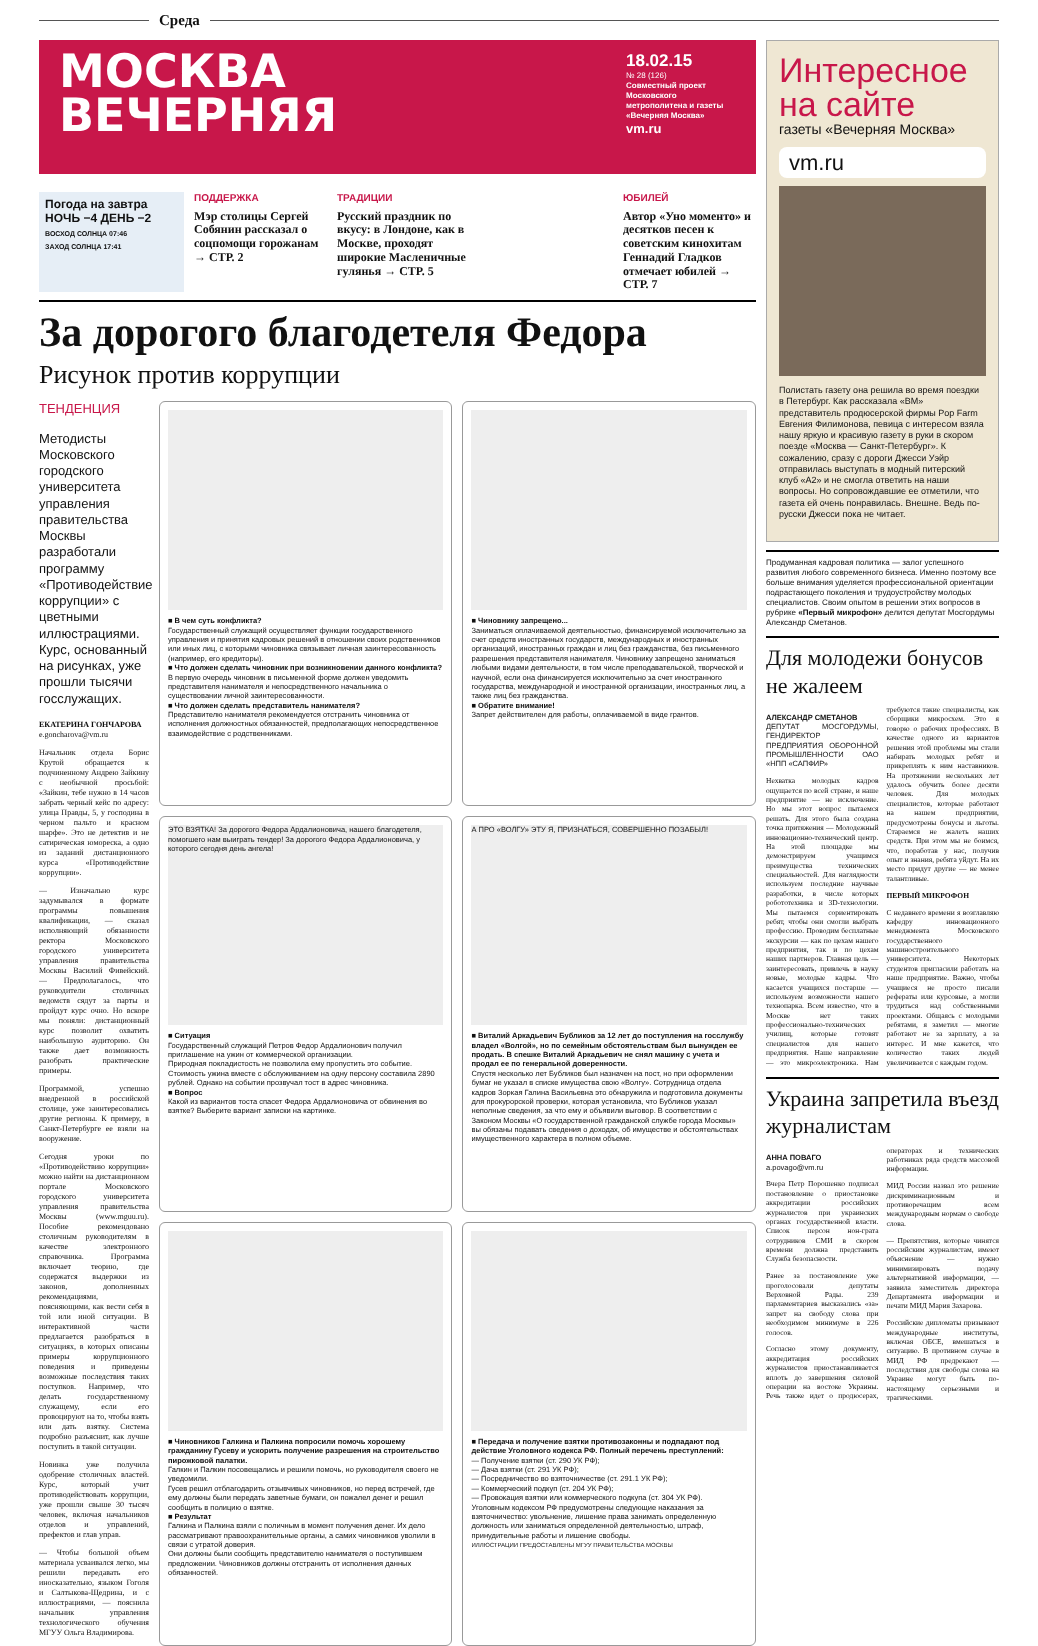Среда
МОСКВА
ВЕЧЕРНЯЯ
18.02.15
№ 28 (126)
Совместный проект Московского метрополитена и газеты «Вечерняя Москва»
vm.ru
Погода на завтра
НОЧЬ −4 ДЕНЬ −2
ВОСХОД СОЛНЦА 07:46
ЗАХОД СОЛНЦА 17:41
ПОДДЕРЖКА
Мэр столицы Сергей Собянин рассказал о соцпомощи горожанам → СТР. 2
ТРАДИЦИИ
Русский праздник по вкусу: в Лондоне, как в Москве, проходят широкие Масленичные гулянья → СТР. 5
ЮБИЛЕЙ
Автор «Уно моменто» и десятков песен к советским кинохитам Геннадий Гладков отмечает юбилей → СТР. 7
За дорогого благодетеля Федора
Рисунок против коррупции
ТЕНДЕНЦИЯ
Методисты Московского городского университета управления правительства Москвы разработали программу «Противодействие коррупции» с цветными иллюстрациями. Курс, основанный на рисунках, уже прошли тысячи госслужащих.
ЕКАТЕРИНА ГОНЧАРОВА
e.goncharova@vm.ru
Начальник отдела Борис Крутой обращается к подчиненному Андрею Зайкину с необычной просьбой: «Зайкин, тебе нужно в 14 часов забрать черный кейс по адресу: улица Правды, 5, у господина в черном пальто и красном шарфе». Это не детектив и не сатирическая юмореска, а одно из заданий дистанционного курса «Противодействие коррупции».
— Изначально курс задумывался в формате программы повышения квалификации, — сказал исполняющий обязанности ректора Московского городского университета управления правительства Москвы Василий Фивейский. — Предполагалось, что руководители столичных ведомств сядут за парты и пройдут курс очно. Но вскоре мы поняли: дистанционный курс позволит охватить наибольшую аудиторию. Он также дает возможность разобрать практические примеры.
Программой, успешно внедренной в российской столице, уже заинтересовались другие регионы. К примеру, в Санкт-Петербурге ее взяли на вооружение.
Сегодня уроки по «Противодействию коррупции» можно найти на дистанционном портале Московского городского университета управления правительства Москвы (www.mguu.ru). Пособие рекомендовано столичным руководителям в качестве электронного справочника. Программа включает теорию, где содержатся выдержки из законов, дополненных рекомендациями, поясняющими, как вести себя в той или иной ситуации. В интерактивной части предлагается разобраться в ситуациях, в которых описаны примеры коррупционного поведения и приведены возможные последствия таких поступков. Например, что делать государственному служащему, если его провоцируют на то, чтобы взять или дать взятку. Система подробно разъяснит, как лучше поступить в такой ситуации.
Новинка уже получила одобрение столичных властей. Курс, который учит противодействовать коррупции, уже прошли свыше 30 тысяч человек, включая начальников отделов и управлений, префектов и глав управ.
— Чтобы большой объем материала усваивался легко, мы решили передавать его иносказательно, языком Гоголя и Салтыкова-Щедрина, и с иллюстрациями, — пояснила начальник управления технологического обучения МГУУ Ольга Владимирова.
■ В чем суть конфликта?
Государственный служащий осуществляет функции государственного управления и принятия кадровых решений в отношении своих родственников или иных лиц, с которыми чиновника связывает личная заинтересованность (например, его кредиторы).
■ Что должен сделать чиновник при возникновении данного конфликта?
В первую очередь чиновник в письменной форме должен уведомить представителя нанимателя и непосредственного начальника о существовании личной заинтересованности.
■ Что должен сделать представитель нанимателя?
Представителю нанимателя рекомендуется отстранить чиновника от исполнения должностных обязанностей, предполагающих непосредственное взаимодействие с родственниками.
■ Чиновнику запрещено...
Заниматься оплачиваемой деятельностью, финансируемой исключительно за счет средств иностранных государств, международных и иностранных организаций, иностранных граждан и лиц без гражданства, без письменного разрешения представителя нанимателя. Чиновнику запрещено заниматься любыми видами деятельности, в том числе преподавательской, творческой и научной, если она финансируется исключительно за счет иностранного государства, международной и иностранной организации, иностранных лиц, а также лиц без гражданства.
■ Обратите внимание!
Запрет действителен для работы, оплачиваемой в виде грантов.
ЭТО ВЗЯТКА! За дорогого Федора Ардалионовича, нашего благодетеля, помогшего нам выиграть тендер! За дорогого Федора Ардалионовича, у которого сегодня день ангела!
■ Ситуация
Государственный служащий Петров Федор Ардалионович получил приглашение на ужин от коммерческой организации.
Природная покладистость не позволила ему пропустить это событие. Стоимость ужина вместе с обслуживанием на одну персону составила 2890 рублей. Однако на событии прозвучал тост в адрес чиновника.
■ Вопрос
Какой из вариантов тоста спасет Федора Ардалионовича от обвинения во взятке? Выберите вариант записки на картинке.
А ПРО «ВОЛГУ» ЭТУ Я, ПРИЗНАТЬСЯ, СОВЕРШЕННО ПОЗАБЫЛ!
■ Виталий Аркадьевич Бубликов за 12 лет до поступления на госслужбу владел «Волгой», но по семейным обстоятельствам был вынужден ее продать. В спешке Виталий Аркадьевич не снял машину с учета и продал ее по генеральной доверенности.
Спустя несколько лет Бубликов был назначен на пост, но при оформлении бумаг не указал в списке имущества свою «Волгу». Сотрудница отдела кадров Зоркая Галина Васильевна это обнаружила и подготовила документы для прокурорской проверки, которая установила, что Бубликов указал неполные сведения, за что ему и объявили выговор. В соответствии с Законом Москвы «О государственной гражданской службе города Москвы» вы обязаны подавать сведения о доходах, об имуществе и обстоятельствах имущественного характера в полном объеме.
■ Чиновников Галкина и Палкина попросили помочь хорошему гражданину Гусеву и ускорить получение разрешения на строительство пирожковой палатки.
Галкин и Палкин посовещались и решили помочь, но руководителя своего не уведомили.
Гусев решил отблагодарить отзывчивых чиновников, но перед встречей, где ему должны были передать заветные бумаги, он пожалел денег и решил сообщить в полицию о взятке.
■ Результат
Галкина и Палкина взяли с поличным в момент получения денег. Их дело рассматривают правоохранительные органы, а самих чиновников уволили в связи с утратой доверия.
Они должны были сообщить представителю нанимателя о поступившем предложении. Чиновников должны отстранить от исполнения данных обязанностей.
■ Передача и получение взятки противозаконны и подпадают под действие Уголовного кодекса РФ. Полный перечень преступлений:
— Получение взятки (ст. 290 УК РФ);
— Дача взятки (ст. 291 УК РФ);
— Посредничество во взяточничестве (ст. 291.1 УК РФ);
— Коммерческий подкуп (ст. 204 УК РФ);
— Провокация взятки или коммерческого подкупа (ст. 304 УК РФ).
Уголовным кодексом РФ предусмотрены следующие наказания за взяточничество: увольнение, лишение права занимать определенную должность или заниматься определенной деятельностью, штраф, принудительные работы и лишение свободы.
ИЛЛЮСТРАЦИИ ПРЕДОСТАВЛЕНЫ МГУУ ПРАВИТЕЛЬСТВА МОСКВЫ
Интересное на сайте
газеты «Вечерняя Москва»
vm.ru
Полистать газету она решила во время поездки в Петербург. Как рассказала «ВМ» представитель продюсерской фирмы Pop Farm Евгения Филимонова, певица с интересом взяла нашу яркую и красивую газету в руки в скором поезде «Москва — Санкт-Петербург». К сожалению, сразу с дороги Джесси Уэйр отправилась выступать в модный питерский клуб «А2» и не смогла ответить на наши вопросы. Но сопровождавшие ее отметили, что газета ей очень понравилась. Внешне. Ведь по-русски Джесси пока не читает.
Продуманная кадровая политика — залог успешного развития любого современного бизнеса. Именно поэтому все больше внимания уделяется профессиональной ориентации подрастающего поколения и трудоустройству молодых специалистов. Своим опытом в решении этих вопросов в рубрике «Первый микрофон» делится депутат Мосгордумы Александр Сметанов.
Для молодежи бонусов не жалеем
АЛЕКСАНДР СМЕТАНОВ
ДЕПУТАТ МОСГОРДУМЫ, ГЕНДИРЕКТОР ПРЕДПРИЯТИЯ ОБОРОННОЙ ПРОМЫШЛЕННОСТИ ОАО «НПП «САПФИР»
Нехватка молодых кадров ощущается по всей стране, и наше предприятие — не исключение. Но мы этот вопрос пытаемся решать. Для этого была создана точка притяжения — Молодежный инновационно-технический центр. На этой площадке мы демонстрируем учащимся преимущества технических специальностей. Для наглядности используем последние научные разработки, в числе которых робототехника и 3D-технологии. Мы пытаемся сориентировать ребят, чтобы они смогли выбрать профессию. Проводим бесплатные экскурсии — как по цехам нашего предприятия, так и по цехам наших партнеров. Главная цель — заинтересовать, привлечь в науку новые, молодые кадры. Что касается учащихся постарше — используем возможности нашего технопарка. Всем известно, что в Москве нет таких профессионально-технических училищ, которые готовят специалистов для нашего предприятия. Наше направление — это микроэлектроника. Нам требуются такие специалисты, как сборщики микросхем. Это я говорю о рабочих профессиях. В качестве одного из вариантов решения этой проблемы мы стали набирать молодых ребят и прикреплять к ним наставников. На протяжении нескольких лет удалось обучить более десяти человек. Для молодых специалистов, которые работают на нашем предприятии, предусмотрены бонусы и льготы. Стараемся не жалеть наших средств. При этом мы не боимся, что, поработав у нас, получив опыт и знания, ребята уйдут. На их место придут другие — не менее талантливые.
ПЕРВЫЙ МИКРОФОН
С недавнего времени я возглавляю кафедру инновационного менеджмента Московского государственного машиностроительного университета. Некоторых студентов пригласили работать на наше предприятие. Важно, чтобы учащиеся не просто писали рефераты или курсовые, а могли трудиться над собственными проектами. Общаясь с молодыми ребятами, я заметил — многие работают не за зарплату, а за интерес. И мне кажется, что количество таких людей увеличивается с каждым годом.
Украина запретила въезд журналистам
АННА ПОВАГО
a.povago@vm.ru
Вчера Петр Порошенко подписал постановление о приостановке аккредитации российских журналистов при украинских органах государственной власти. Список персон нон-грата сотрудников СМИ в скором времени должна представить Служба безопасности.
Ранее за постановление уже проголосовали депутаты Верховной Рады. 239 парламентариев высказались «за» запрет на свободу слова при необходимом минимуме в 226 голосов.
Согласно этому документу, аккредитация российских журналистов приостанавливается вплоть до завершения силовой операции на востоке Украины. Речь также идет о продюсерах, операторах и технических работниках ряда средств массовой информации.
МИД России назвал это решение дискриминационным и противоречащим всем международным нормам о свободе слова.
— Препятствия, которые чинятся российским журналистам, имеют объяснение — нужно минимизировать подачу альтернативной информации, — заявила заместитель директора Департамента информации и печати МИД Мария Захарова.
Российские дипломаты призывают международные институты, включая ОБСЕ, вмешаться в ситуацию. В противном случае в МИД РФ предрекают — последствия для свободы слова на Украине могут быть по-настоящему серьезными и трагическими.